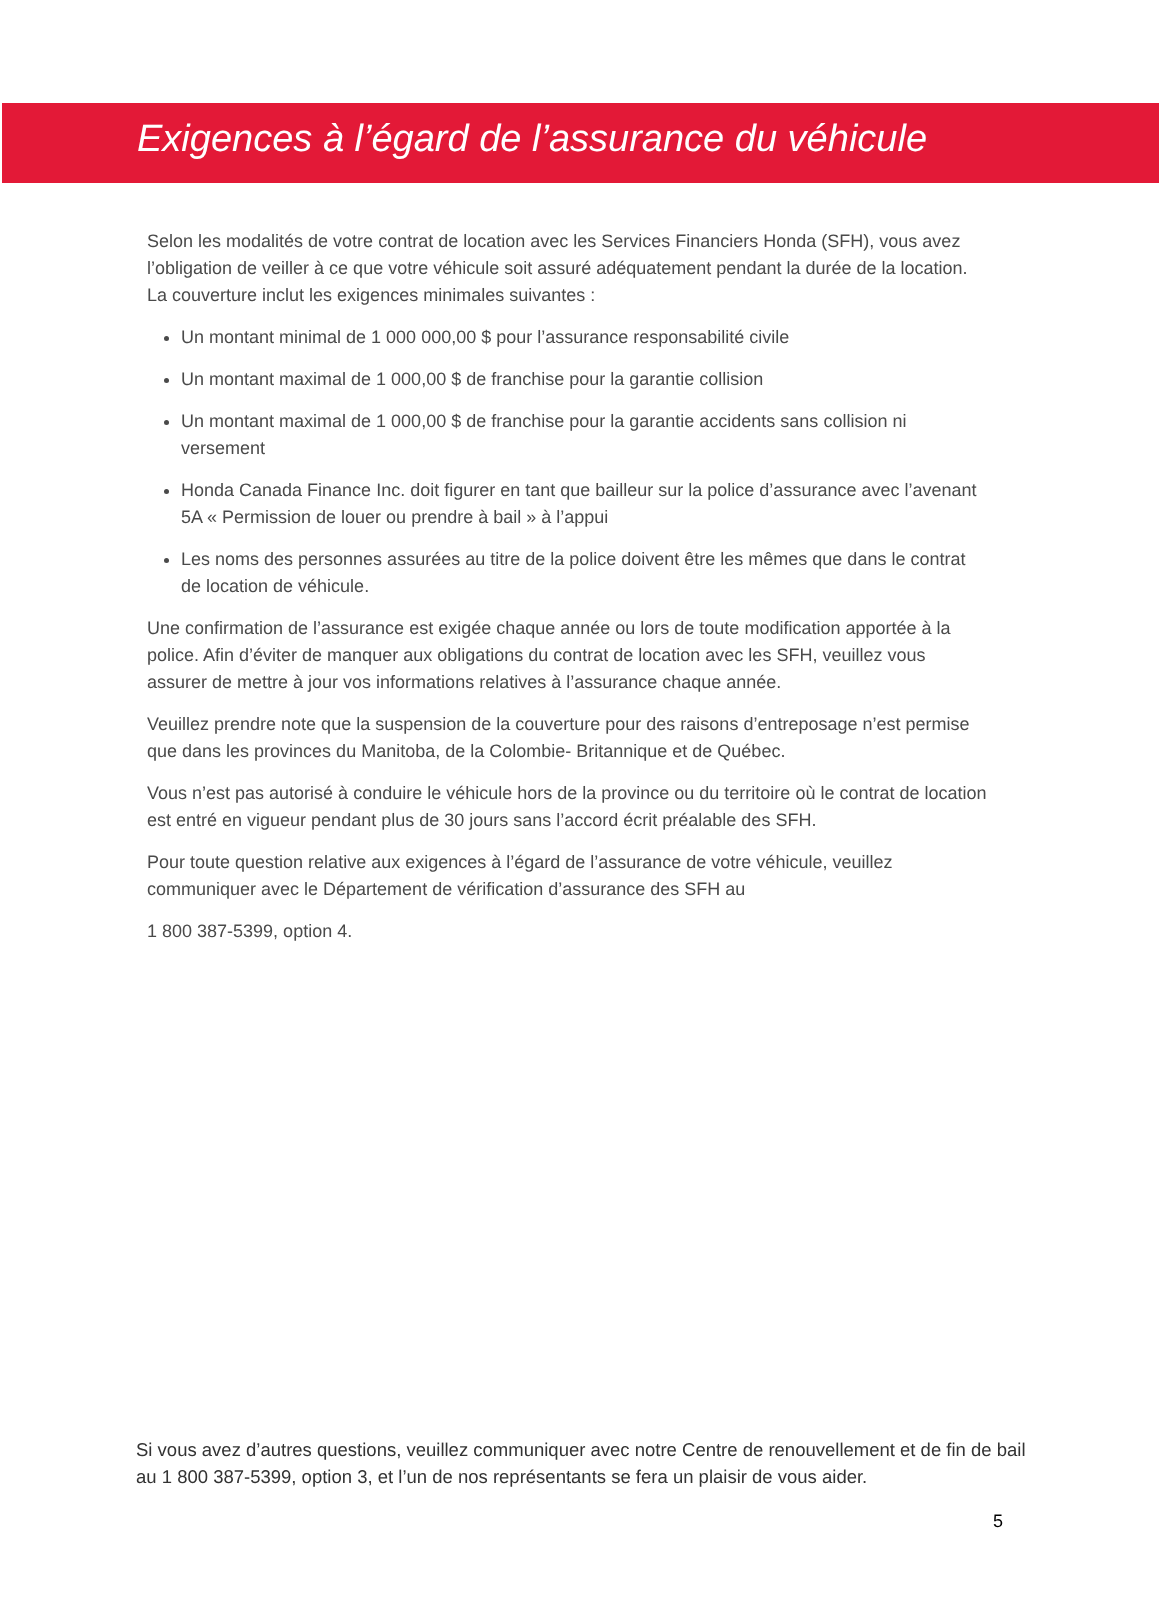Exigences à l’égard de l’assurance du véhicule
Selon les modalités de votre contrat de location avec les Services Financiers Honda (SFH), vous avez l’obligation de veiller à ce que votre véhicule soit assuré adéquatement pendant la durée de la location. La couverture inclut les exigences minimales suivantes :
Un montant minimal de 1 000 000,00 $ pour l’assurance responsabilité civile
Un montant maximal de 1 000,00 $ de franchise pour la garantie collision
Un montant maximal de 1 000,00 $ de franchise pour la garantie accidents sans collision ni versement
Honda Canada Finance Inc. doit figurer en tant que bailleur sur la police d’assurance avec l’avenant 5A « Permission de louer ou prendre à bail » à l’appui
Les noms des personnes assurées au titre de la police doivent être les mêmes que dans le contrat de location de véhicule.
Une confirmation de l’assurance est exigée chaque année ou lors de toute modification apportée à la police. Afin d’éviter de manquer aux obligations du contrat de location avec les SFH, veuillez vous assurer de mettre à jour vos informations relatives à l’assurance chaque année.
Veuillez prendre note que la suspension de la couverture pour des raisons d’entreposage n’est permise que dans les provinces du Manitoba, de la Colombie- Britannique et de Québec.
Vous n’est pas autorisé à conduire le véhicule hors de la province ou du territoire où le contrat de location est entré en vigueur pendant plus de 30 jours sans l’accord écrit préalable des SFH.
Pour toute question relative aux exigences à l’égard de l’assurance de votre véhicule, veuillez communiquer avec le Département de vérification d’assurance des SFH au
1 800 387-5399, option 4.
Si vous avez d’autres questions, veuillez communiquer avec notre Centre de renouvellement et de fin de bail au 1 800 387-5399, option 3, et l’un de nos représentants se fera un plaisir de vous aider.
5